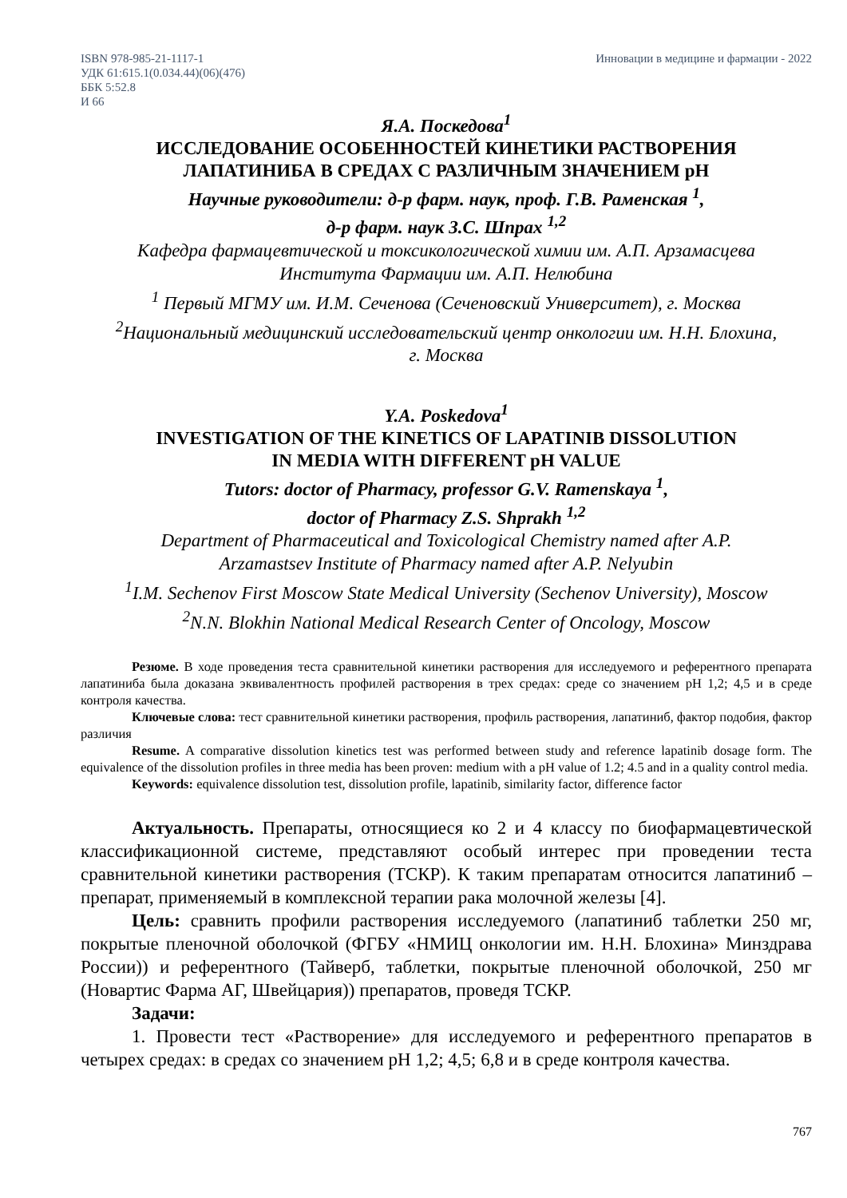ISBN 978-985-21-1117-1
УДК 61:615.1(0.034.44)(06)(476)
ББК 5:52.8
И 66
Инновации в медицине и фармации - 2022
Я.А. Поскедова<sup>1</sup>
ИССЛЕДОВАНИЕ ОСОБЕННОСТЕЙ КИНЕТИКИ РАСТВОРЕНИЯ
ЛАПАТИНИБА В СРЕДАХ С РАЗЛИЧНЫМ ЗНАЧЕНИЕМ pH
Научные руководители: д-р фарм. наук, проф. Г.В. Раменская <sup>1</sup>,
д-р фарм. наук З.С. Шпрах <sup>1,2</sup>
Кафедра фармацевтической и токсикологической химии им. А.П. Арзамасцева
Института Фармации им. А.П. Нелюбина
<sup>1</sup> Первый МГМУ им. И.М. Сеченова (Сеченовский Университет), г. Москва
<sup>2</sup> Национальный медицинский исследовательский центр онкологии им. Н.Н. Блохина,
г. Москва
Y.A. Poskedova<sup>1</sup>
INVESTIGATION OF THE KINETICS OF LAPATINIB DISSOLUTION
IN MEDIA WITH DIFFERENT pH VALUE
Tutors: doctor of Pharmacy, professor G.V. Ramenskaya <sup>1</sup>,
doctor of Pharmacy Z.S. Shprakh <sup>1,2</sup>
Department of Pharmaceutical and Toxicological Chemistry named after A.P.
Arzamastsev Institute of Pharmacy named after A.P. Nelyubin
<sup>1</sup> I.M. Sechenov First Moscow State Medical University (Sechenov University), Moscow
<sup>2</sup> N.N. Blokhin National Medical Research Center of Oncology, Moscow
Резюме. В ходе проведения теста сравнительной кинетики растворения для исследуемого и референтного препарата лапатиниба была доказана эквивалентность профилей растворения в трех средах: среде со значением pH 1,2; 4,5 и в среде контроля качества.
Ключевые слова: тест сравнительной кинетики растворения, профиль растворения, лапатиниб, фактор подобия, фактор различия
Resume. A comparative dissolution kinetics test was performed between study and reference lapatinib dosage form. The equivalence of the dissolution profiles in three media has been proven: medium with a pH value of 1.2; 4.5 and in a quality control media.
Keywords: equivalence dissolution test, dissolution profile, lapatinib, similarity factor, difference factor
Актуальность. Препараты, относящиеся ко 2 и 4 классу по биофармацевтической классификационной системе, представляют особый интерес при проведении теста сравнительной кинетики растворения (ТСКР). К таким препаратам относится лапатиниб – препарат, применяемый в комплексной терапии рака молочной железы [4].
Цель: сравнить профили растворения исследуемого (лапатиниб таблетки 250 мг, покрытые пленочной оболочкой (ФГБУ «НМИЦ онкологии им. Н.Н. Блохина» Минздрава России)) и референтного (Тайверб, таблетки, покрытые пленочной оболочкой, 250 мг (Новартис Фарма АГ, Швейцария)) препаратов, проведя ТСКР.
Задачи:
1. Провести тест «Растворение» для исследуемого и референтного препаратов в четырех средах: в средах со значением pH 1,2; 4,5; 6,8 и в среде контроля качества.
767